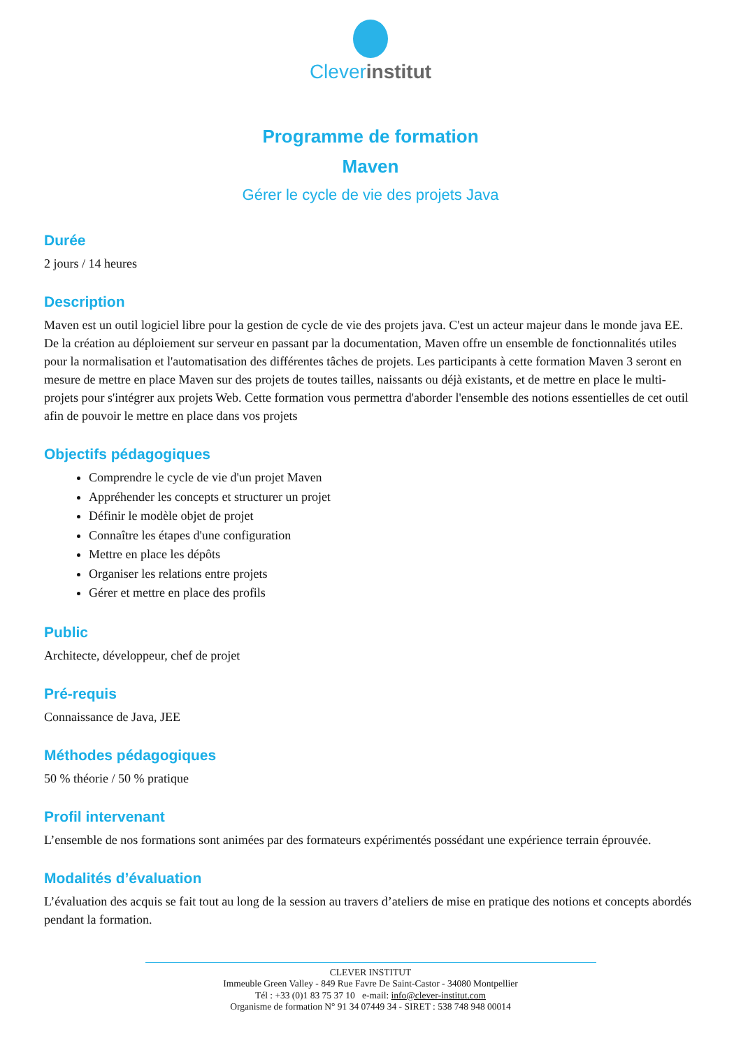Cleverinstitut
Programme de formation
Maven
Gérer le cycle de vie des projets Java
Durée
2 jours / 14 heures
Description
Maven est un outil logiciel libre pour la gestion de cycle de vie des projets java. C'est un acteur majeur dans le monde java EE. De la création au déploiement sur serveur en passant par la documentation, Maven offre un ensemble de fonctionnalités utiles pour la normalisation et l'automatisation des différentes tâches de projets. Les participants à cette formation Maven 3 seront en mesure de mettre en place Maven sur des projets de toutes tailles, naissants ou déjà existants, et de mettre en place le multi-projets pour s'intégrer aux projets Web. Cette formation vous permettra d'aborder l'ensemble des notions essentielles de cet outil afin de pouvoir le mettre en place dans vos projets
Objectifs pédagogiques
Comprendre le cycle de vie d'un projet Maven
Appréhender les concepts et structurer un projet
Définir le modèle objet de projet
Connaître les étapes d'une configuration
Mettre en place les dépôts
Organiser les relations entre projets
Gérer et mettre en place des profils
Public
Architecte, développeur, chef de projet
Pré-requis
Connaissance de Java, JEE
Méthodes pédagogiques
50 % théorie / 50 % pratique
Profil intervenant
L’ensemble de nos formations sont animées par des formateurs expérimentés possédant une expérience terrain éprouvée.
Modalités d’évaluation
L’évaluation des acquis se fait tout au long de la session au travers d’ateliers de mise en pratique des notions et concepts abordés pendant la formation.
CLEVER INSTITUT
Immeuble Green Valley - 849 Rue Favre De Saint-Castor - 34080 Montpellier
Tél : +33 (0)1 83 75 37 10 e-mail: info@clever-institut.com
Organisme de formation N° 91 34 07449 34 - SIRET : 538 748 948 00014